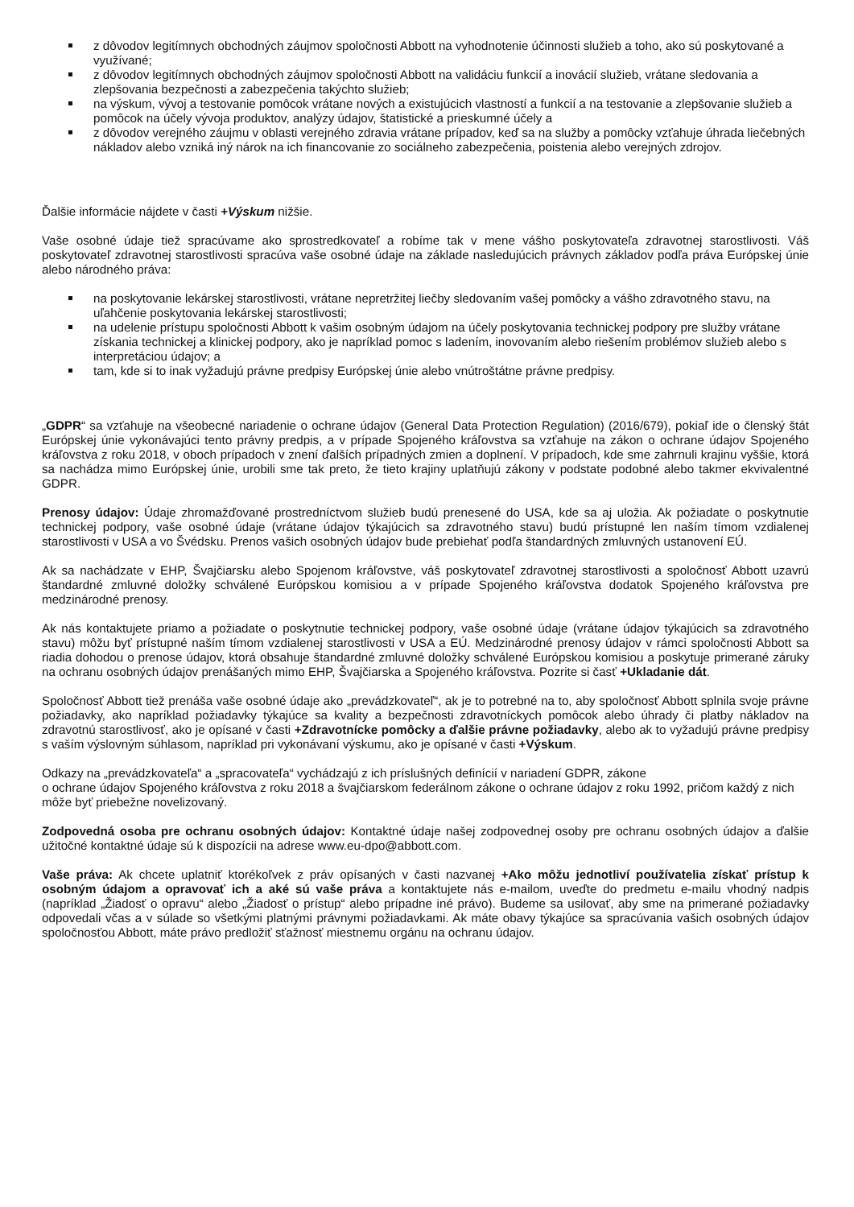z dôvodov legitímnych obchodných záujmov spoločnosti Abbott na vyhodnotenie účinnosti služieb a toho, ako sú poskytované a využívané;
z dôvodov legitímnych obchodných záujmov spoločnosti Abbott na validáciu funkcií a inovácií služieb, vrátane sledovania a zlepšovania bezpečnosti a zabezpečenia takýchto služieb;
na výskum, vývoj a testovanie pomôcok vrátane nových a existujúcich vlastností a funkcií a na testovanie a zlepšovanie služieb a pomôcok na účely vývoja produktov, analýzy údajov, štatistické a prieskumné účely a
z dôvodov verejného záujmu v oblasti verejného zdravia vrátane prípadov, keď sa na služby a pomôcky vzťahuje úhrada liečebných nákladov alebo vzniká iný nárok na ich financovanie zo sociálneho zabezpečenia, poistenia alebo verejných zdrojov.
Ďalšie informácie nájdete v časti +Výskum nižšie.
Vaše osobné údaje tiež spracúvame ako sprostredkovateľ a robíme tak v mene vášho poskytovateľa zdravotnej starostlivosti. Váš poskytovateľ zdravotnej starostlivosti spracúva vaše osobné údaje na základe nasledujúcich právnych základov podľa práva Európskej únie alebo národného práva:
na poskytovanie lekárskej starostlivosti, vrátane nepretržitej liečby sledovaním vašej pomôcky a vášho zdravotného stavu, na uľahčenie poskytovania lekárskej starostlivosti;
na udelenie prístupu spoločnosti Abbott k vašim osobným údajom na účely poskytovania technickej podpory pre služby vrátane získania technickej a klinickej podpory, ako je napríklad pomoc s ladením, inovovaním alebo riešením problémov služieb alebo s interpretáciou údajov; a
tam, kde si to inak vyžadujú právne predpisy Európskej únie alebo vnútroštátne právne predpisy.
„GDPR“ sa vzťahuje na všeobecné nariadenie o ochrane údajov (General Data Protection Regulation) (2016/679), pokiaľ ide o členský štát Európskej únie vykonávajúci tento právny predpis, a v prípade Spojeného kráľovstva sa vzťahuje na zákon o ochrane údajov Spojeného kráľovstva z roku 2018, v oboch prípadoch v znení ďalších prípadných zmien a doplnení. V prípadoch, kde sme zahrnuli krajinu vyššie, ktorá sa nachádza mimo Európskej únie, urobili sme tak preto, že tieto krajiny uplatňujú zákony v podstate podobné alebo takmer ekvivalentné GDPR.
Prenosy údajov: Údaje zhromažďované prostredníctvom služieb budú prenesené do USA, kde sa aj uložia. Ak požiadate o poskytnutie technickej podpory, vaše osobné údaje (vrátane údajov týkajúcich sa zdravotného stavu) budú prístupné len naším tímom vzdialenej starostlivosti v USA a vo Švédsku. Prenos vašich osobných údajov bude prebiehať podľa štandardných zmluvných ustanovení EÚ.
Ak sa nachádzate v EHP, Švajčiarsku alebo Spojenom kráľovstve, váš poskytovateľ zdravotnej starostlivosti a spoločnosť Abbott uzavrú štandardné zmluvné doložky schválené Európskou komisiou a v prípade Spojeného kráľovstva dodatok Spojeného kráľovstva pre medzinárodné prenosy.
Ak nás kontaktujete priamo a požiadate o poskytnutie technickej podpory, vaše osobné údaje (vrátane údajov týkajúcich sa zdravotného stavu) môžu byť prístupné naším tímom vzdialenej starostlivosti v USA a EÚ. Medzinárodné prenosy údajov v rámci spoločnosti Abbott sa riadia dohodou o prenose údajov, ktorá obsahuje štandardné zmluvné doložky schválené Európskou komisiou a poskytuje primerané záruky na ochranu osobných údajov prenášaných mimo EHP, Švajčiarska a Spojeného kráľovstva. Pozrite si časť +Ukladanie dát.
Spoločnosť Abbott tiež prenáša vaše osobné údaje ako „prevádzkovateľ“, ak je to potrebné na to, aby spoločnosť Abbott splnila svoje právne požiadavky, ako napríklad požiadavky týkajúce sa kvality a bezpečnosti zdravotníckych pomôcok alebo úhrady či platby nákladov na zdravotnú starostlivosť, ako je opísané v časti +Zdravotnícke pomôcky a ďalšie právne požiadavky, alebo ak to vyžadujú právne predpisy s vaším výslovným súhlasom, napríklad pri vykonávaní výskumu, ako je opísané v časti +Výskum.
Odkazy na „prevádzkovateľa“ a „spracovateľa“ vychádzajú z ich príslušných definícií v nariadení GDPR, zákone
o ochrane údajov Spojeného kráľovstva z roku 2018 a švajčiarskom federálnom zákone o ochrane údajov z roku 1992, pričom každý z nich môže byť priebežne novelizovaný.
Zodpovedná osoba pre ochranu osobných údajov: Kontaktné údaje našej zodpovednej osoby pre ochranu osobných údajov a ďalšie užitočné kontaktné údaje sú k dispozícii na adrese www.eu-dpo@abbott.com.
Vaše práva: Ak chcete uplatniť ktorékoľvek z práv opísaných v časti nazvanej +Ako môžu jednotliví používatelia získať prístup k osobným údajom a opravovať ich a aké sú vaše práva a kontaktujete nás e-mailom, uveďte do predmetu e-mailu vhodný nadpis (napríklad „Žiadosť o opravu“ alebo „Žiadosť o prístup“ alebo prípadne iné právo). Budeme sa usilovať, aby sme na primerané požiadavky odpovedali včas a v súlade so všetkými platnými právnymi požiadavkami. Ak máte obavy týkajúce sa spracúvania vašich osobných údajov spoločnosťou Abbott, máte právo predložiť sťažnosť miestnemu orgánu na ochranu údajov.